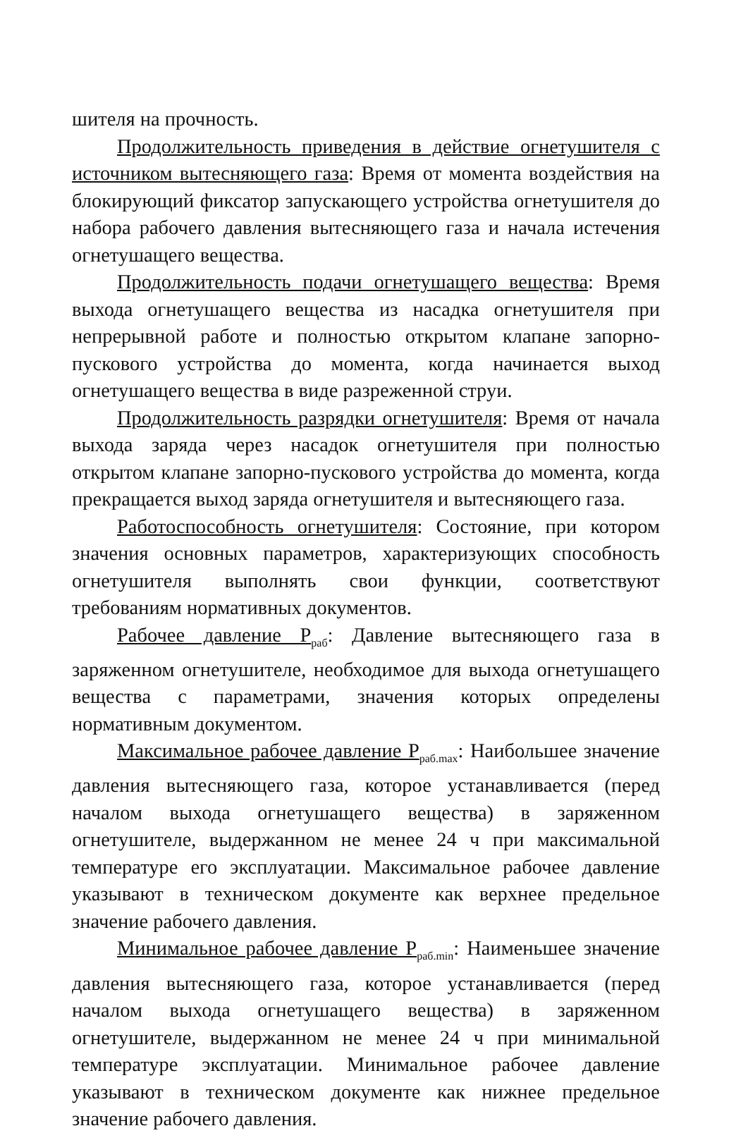шителя на прочность.
Продолжительность приведения в действие огнетушителя с источником вытесняющего газа: Время от момента воздействия на блокирующий фиксатор запускающего устройства огнетушителя до набора рабочего давления вытесняющего газа и начала истечения огнетушащего вещества.
Продолжительность подачи огнетушащего вещества: Время выхода огнетушащего вещества из насадка огнетушителя при непрерывной работе и полностью открытом клапане запорно-пускового устройства до момента, когда начинается выход огнетушащего вещества в виде разреженной струи.
Продолжительность разрядки огнетушителя: Время от начала выхода заряда через насадок огнетушителя при полностью открытом клапане запорно-пускового устройства до момента, когда прекращается выход заряда огнетушителя и вытесняющего газа.
Работоспособность огнетушителя: Состояние, при котором значения основных параметров, характеризующих способность огнетушителя выполнять свои функции, соответствуют требованиям нормативных документов.
Рабочее давление P<sub>раб</sub>: Давление вытесняющего газа в заряженном огнетушителе, необходимое для выхода огнетушащего вещества с параметрами, значения которых определены нормативным документом.
Максимальное рабочее давление P<sub>раб.max</sub>: Наибольшее значение давления вытесняющего газа, которое устанавливается (перед началом выхода огнетушащего вещества) в заряженном огнетушителе, выдержанном не менее 24 ч при максимальной температуре его эксплуатации. Максимальное рабочее давление указывают в техническом документе как верхнее предельное значение рабочего давления.
Минимальное рабочее давление P<sub>раб.min</sub>: Наименьшее значение давления вытесняющего газа, которое устанавливается (перед началом выхода огнетушащего вещества) в заряженном огнетушителе, выдержанном не менее 24 ч при минимальной температуре эксплуатации. Минимальное рабочее давление указывают в техническом документе как нижнее предельное значение рабочего давления.